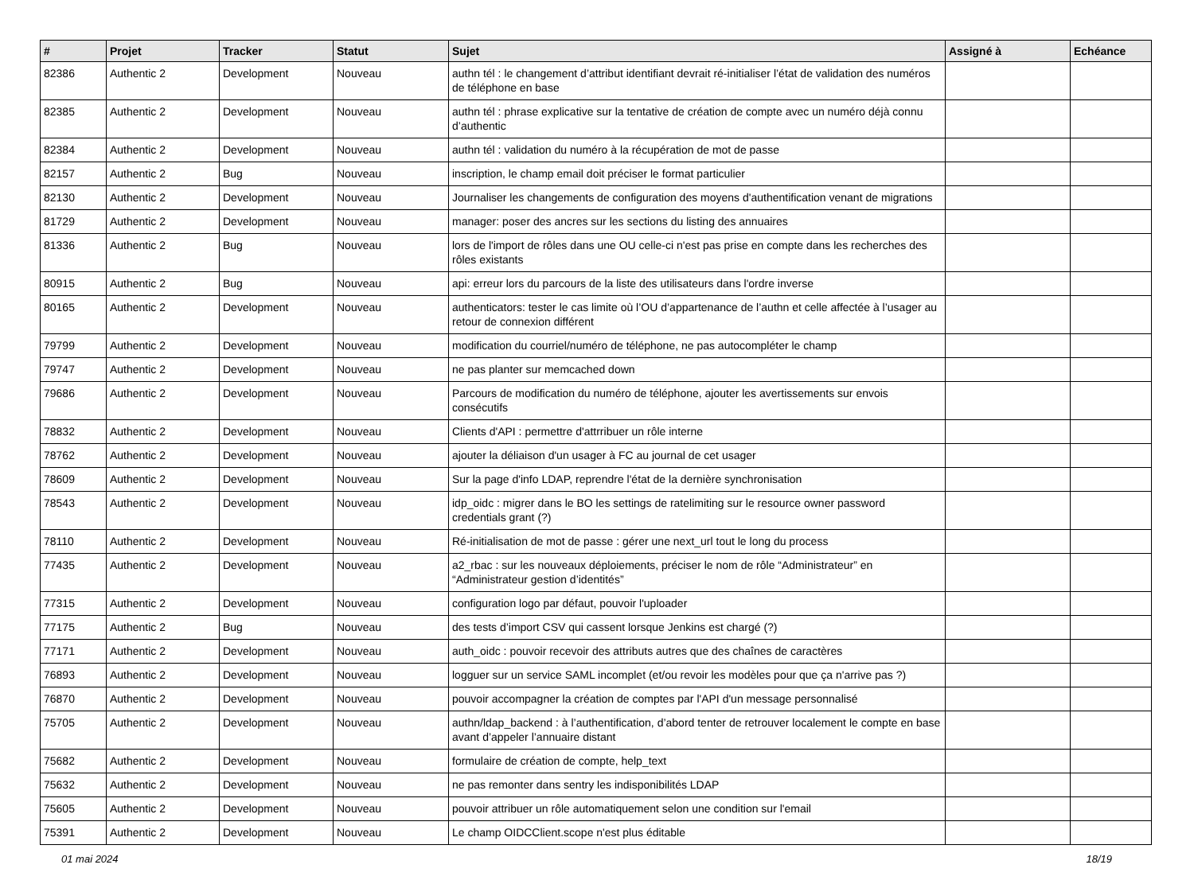| # | Projet | Tracker | Statut | Sujet | Assigné à | Echéance |
| --- | --- | --- | --- | --- | --- | --- |
| 82386 | Authentic 2 | Development | Nouveau | authn tél : le changement d’attribut identifiant devrait ré-initialiser l’état de validation des numéros de téléphone en base | | |
| 82385 | Authentic 2 | Development | Nouveau | authn tél : phrase explicative sur la tentative de création de compte avec un numéro déjà connu d’authentic | | |
| 82384 | Authentic 2 | Development | Nouveau | authn tél : validation du numéro à la récupération de mot de passe | | |
| 82157 | Authentic 2 | Bug | Nouveau | inscription, le champ email doit préciser le format particulier | | |
| 82130 | Authentic 2 | Development | Nouveau | Journaliser les changements de configuration des moyens d'authentification venant de migrations | | |
| 81729 | Authentic 2 | Development | Nouveau | manager: poser des ancres sur les sections du listing des annuaires | | |
| 81336 | Authentic 2 | Bug | Nouveau | lors de l'import de rôles dans une OU celle-ci n'est pas prise en compte dans les recherches des rôles existants | | |
| 80915 | Authentic 2 | Bug | Nouveau | api: erreur lors du parcours de la liste des utilisateurs dans l'ordre inverse | | |
| 80165 | Authentic 2 | Development | Nouveau | authenticators: tester le cas limite où l’OU d’appartenance de l’authn et celle affectée à l’usager au retour de connexion différent | | |
| 79799 | Authentic 2 | Development | Nouveau | modification du courriel/numéro de téléphone, ne pas autocompléter le champ | | |
| 79747 | Authentic 2 | Development | Nouveau | ne pas planter sur memcached down | | |
| 79686 | Authentic 2 | Development | Nouveau | Parcours de modification du numéro de téléphone, ajouter les avertissements sur envois consécutifs | | |
| 78832 | Authentic 2 | Development | Nouveau | Clients d'API : permettre d'attrribuer un rôle interne | | |
| 78762 | Authentic 2 | Development | Nouveau | ajouter la déliaison d'un usager à FC au journal de cet usager | | |
| 78609 | Authentic 2 | Development | Nouveau | Sur la page d'info LDAP, reprendre l'état de la dernière synchronisation | | |
| 78543 | Authentic 2 | Development | Nouveau | idp_oidc : migrer dans le BO les settings de ratelimiting sur le resource owner password credentials grant (?) | | |
| 78110 | Authentic 2 | Development | Nouveau | Ré-initialisation de mot de passe : gérer une next_url tout le long du process | | |
| 77435 | Authentic 2 | Development | Nouveau | a2_rbac : sur les nouveaux déploiements, préciser le nom de rôle “Administrateur” en “Administrateur gestion d’identités” | | |
| 77315 | Authentic 2 | Development | Nouveau | configuration logo par défaut, pouvoir l'uploader | | |
| 77175 | Authentic 2 | Bug | Nouveau | des tests d’import CSV qui cassent lorsque Jenkins est chargé (?) | | |
| 77171 | Authentic 2 | Development | Nouveau | auth_oidc : pouvoir recevoir des attributs autres que des chaînes de caractères | | |
| 76893 | Authentic 2 | Development | Nouveau | logguer sur un service SAML incomplet (et/ou revoir les modèles pour que ça n'arrive pas ?) | | |
| 76870 | Authentic 2 | Development | Nouveau | pouvoir accompagner la création de comptes par l'API d'un message personnalisé | | |
| 75705 | Authentic 2 | Development | Nouveau | authn/ldap_backend : à l’authentification, d’abord tenter de retrouver localement le compte en base avant d’appeler l’annuaire distant | | |
| 75682 | Authentic 2 | Development | Nouveau | formulaire de création de compte, help_text | | |
| 75632 | Authentic 2 | Development | Nouveau | ne pas remonter dans sentry les indisponibilités LDAP | | |
| 75605 | Authentic 2 | Development | Nouveau | pouvoir attribuer un rôle automatiquement selon une condition sur l'email | | |
| 75391 | Authentic 2 | Development | Nouveau | Le champ OIDCClient.scope n'est plus éditable | | |
01 mai 2024 18/19